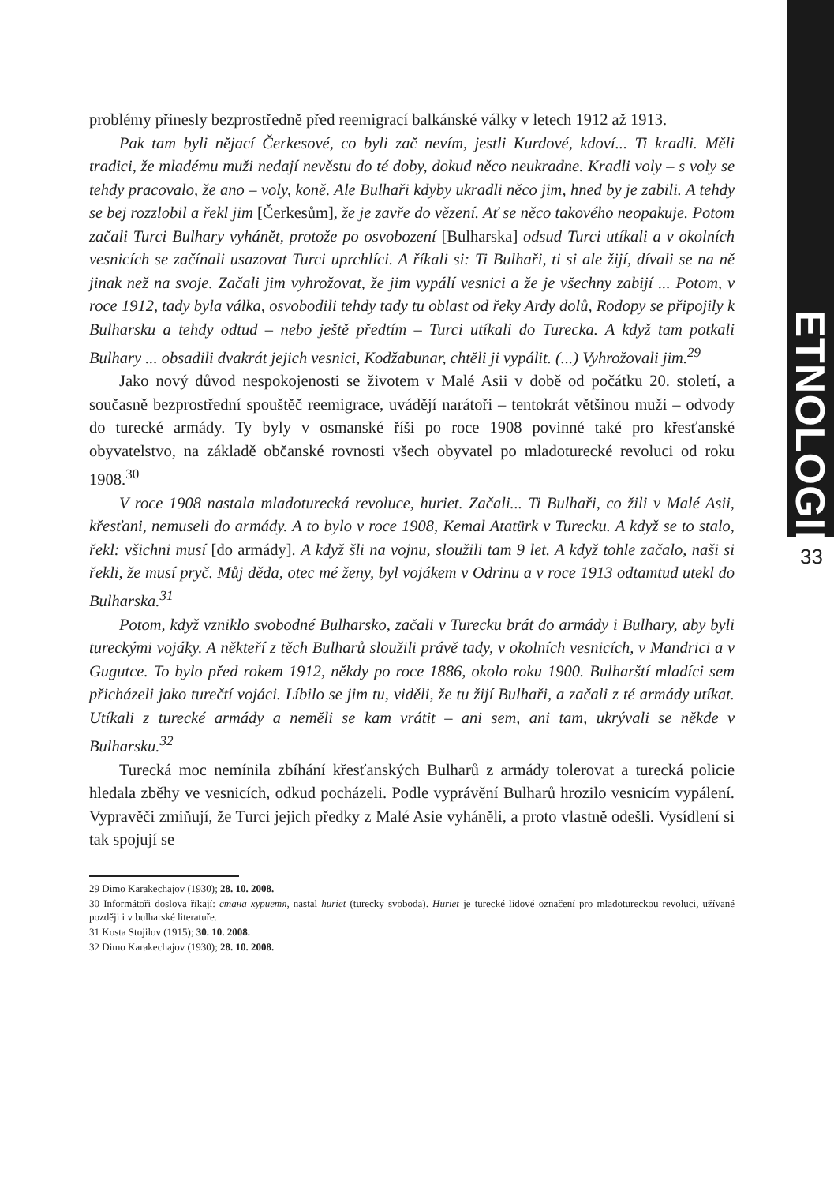ETNOLOGIE
33
problémy přinesly bezprostředně před reemigrací balkánské války v letech 1912 až 1913.
Pak tam byli nějací Čerkesové, co byli zač nevím, jestli Kurdové, kdoví... Ti kradli. Měli tradici, že mladému muži nedají nevěstu do té doby, dokud něco neukradne. Kradli voly – s voly se tehdy pracovalo, že ano – voly, koně. Ale Bulhaři kdyby ukradli něco jim, hned by je zabili. A tehdy se bej rozzlobil a řekl jim [Čerkesům], že je zavře do vězení. Ať se něco takového neopakuje. Potom začali Turci Bulhary vyhánět, protože po osvobození [Bulharska] odsud Turci utíkali a v okolních vesnicích se začínali usazovat Turci uprchlíci. A říkali si: Ti Bulhaři, ti si ale žijí, dívali se na ně jinak než na svoje. Začali jim vyhrožovat, že jim vypálí vesnici a že je všechny zabijí ... Potom, v roce 1912, tady byla válka, osvobodili tehdy tady tu oblast od řeky Ardy dolů, Rodopy se připojily k Bulharsku a tehdy odtud – nebo ještě předtím – Turci utíkali do Turecka. A když tam potkali Bulhary ... obsadili dvakrát jejich vesnici, Kodžabunar, chtěli ji vypálit. (...) Vyhrožovali jim.<sup>29</sup>
Jako nový důvod nespokojenosti se životem v Malé Asii v době od počátku 20. století, a současně bezprostřední spouštěč reemigrace, uvádějí narátoři – tentokrát většinou muži – odvody do turecké armády. Ty byly v osmanské říši po roce 1908 povinné také pro křesťanské obyvatelstvo, na základě občanské rovnosti všech obyvatel po mladoturecké revoluci od roku 1908.<sup>30</sup>
V roce 1908 nastala mladoturecká revoluce, huriet. Začali... Ti Bulhaři, co žili v Malé Asii, křesťani, nemuseli do armády. A to bylo v roce 1908, Kemal Atatürk v Turecku. A když se to stalo, řekl: všichni musí [do armády]. A když šli na vojnu, sloužili tam 9 let. A když tohle začalo, naši si řekli, že musí pryč. Můj děda, otec mé ženy, byl vojákem v Odrinu a v roce 1913 odtamtud utekl do Bulharska.<sup>31</sup>
Potom, když vzniklo svobodné Bulharsko, začali v Turecku brát do armády i Bulhary, aby byli tureckými vojáky. A někteří z těch Bulharů sloužili právě tady, v okolních vesnicích, v Mandrici a v Gugutce. To bylo před rokem 1912, někdy po roce 1886, okolo roku 1900. Bulharští mladíci sem přicházeli jako turečtí vojáci. Líbilo se jim tu, viděli, že tu žijí Bulhaři, a začali z té armády utíkat. Utíkali z turecké armády a neměli se kam vrátit – ani sem, ani tam, ukrývali se někde v Bulharsku.<sup>32</sup>
Turecká moc nemínila zbíhání křesťanských Bulharů z armády tolerovat a turecká policie hledala zběhy ve vesnicích, odkud pocházeli. Podle vyprávění Bulharů hrozilo vesnicím vypálení. Vypravěči zmiňují, že Turci jejich předky z Malé Asie vyháněli, a proto vlastně odešli. Vysídlení si tak spojují se
29 Dimo Karakechajov (1930); 28. 10. 2008.
30 Informátoři doslova říkají: стана хуриетя, nastal huriet (turecky svoboda). Huriet je turecké lidové označení pro mladotureckou revoluci, užívané později i v bulharské literatuře.
31 Kosta Stojilov (1915); 30. 10. 2008.
32 Dimo Karakechajov (1930); 28. 10. 2008.